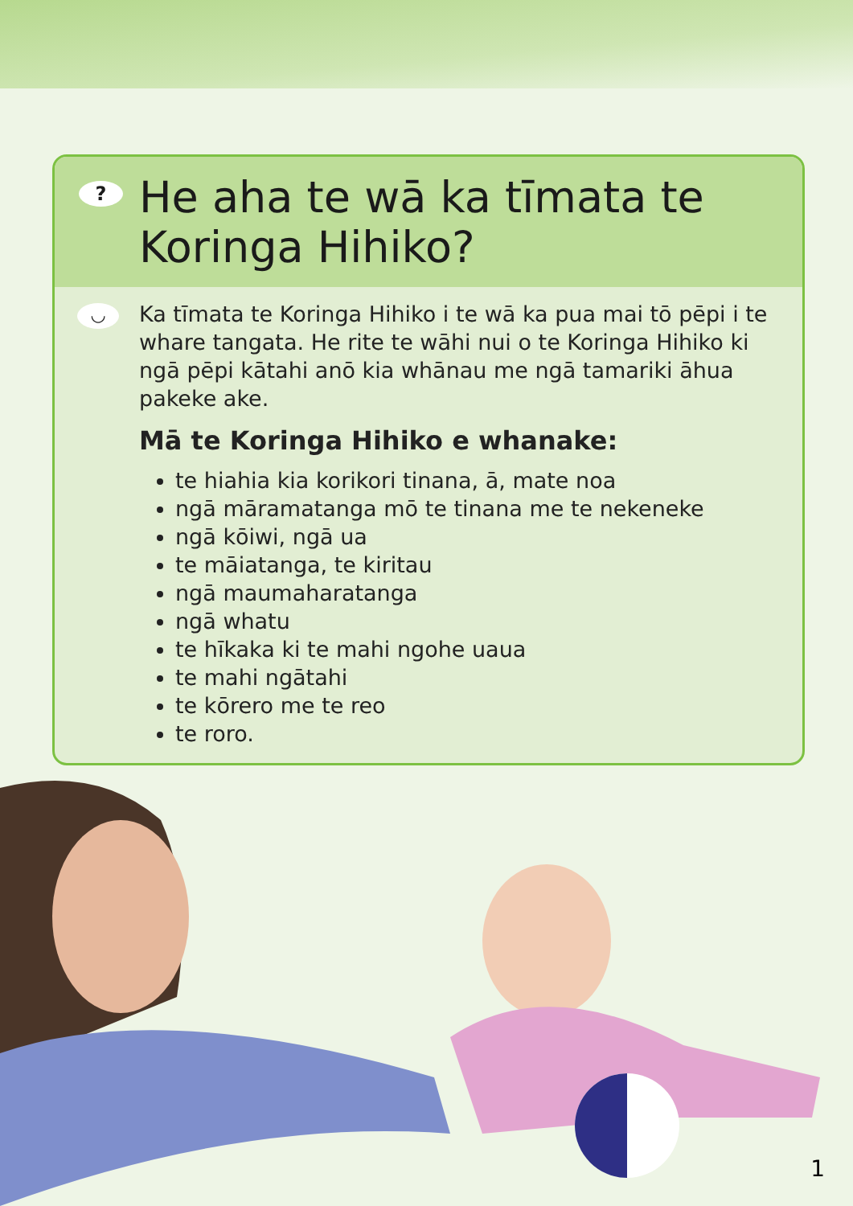? He aha te wā ka tīmata te Koringa Hihiko?
◡
Ka tīmata te Koringa Hihiko i te wā ka pua mai tō pēpi i te whare tangata. He rite te wāhi nui o te Koringa Hihiko ki ngā pēpi kātahi anō kia whānau me ngā tamariki āhua pakeke ake.
Mā te Koringa Hihiko e whanake:
te hiahia kia korikori tinana, ā, mate noa
ngā māramatanga mō te tinana me te nekeneke
ngā kōiwi, ngā ua
te māiatanga, te kiritau
ngā maumaharatanga
ngā whatu
te hīkaka ki te mahi ngohe uaua
te mahi ngātahi
te kōrero me te reo
te roro.
1